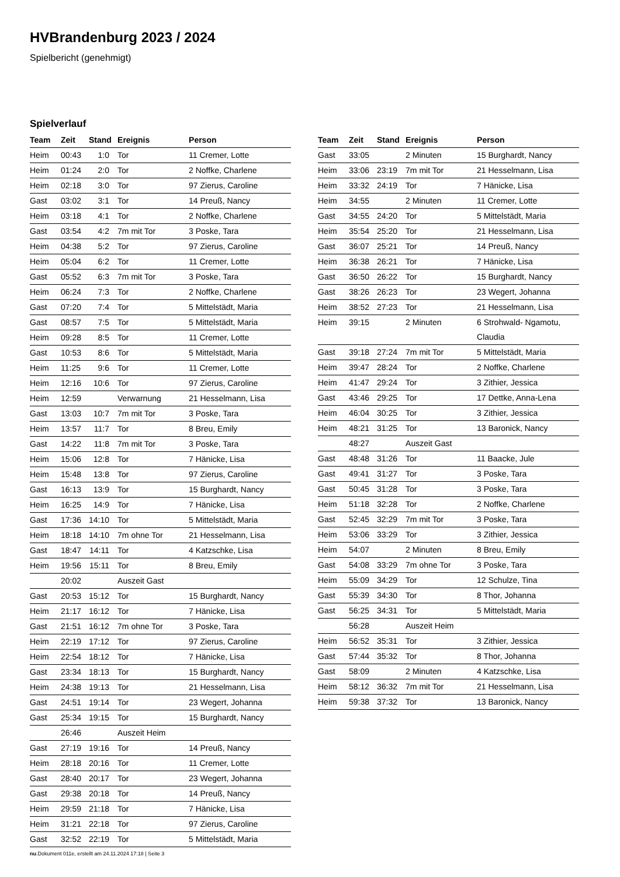HVBrandenburg 2023 / 2024
Spielbericht (genehmigt)
Spielverlauf
| Team | Zeit | Stand | Ereignis | Person |
| --- | --- | --- | --- | --- |
| Heim | 00:43 | 1:0 | Tor | 11 Cremer, Lotte |
| Heim | 01:24 | 2:0 | Tor | 2 Noffke, Charlene |
| Heim | 02:18 | 3:0 | Tor | 97 Zierus, Caroline |
| Gast | 03:02 | 3:1 | Tor | 14 Preuß, Nancy |
| Heim | 03:18 | 4:1 | Tor | 2 Noffke, Charlene |
| Gast | 03:54 | 4:2 | 7m mit Tor | 3 Poske, Tara |
| Heim | 04:38 | 5:2 | Tor | 97 Zierus, Caroline |
| Heim | 05:04 | 6:2 | Tor | 11 Cremer, Lotte |
| Gast | 05:52 | 6:3 | 7m mit Tor | 3 Poske, Tara |
| Heim | 06:24 | 7:3 | Tor | 2 Noffke, Charlene |
| Gast | 07:20 | 7:4 | Tor | 5 Mittelstädt, Maria |
| Gast | 08:57 | 7:5 | Tor | 5 Mittelstädt, Maria |
| Heim | 09:28 | 8:5 | Tor | 11 Cremer, Lotte |
| Gast | 10:53 | 8:6 | Tor | 5 Mittelstädt, Maria |
| Heim | 11:25 | 9:6 | Tor | 11 Cremer, Lotte |
| Heim | 12:16 | 10:6 | Tor | 97 Zierus, Caroline |
| Heim | 12:59 | | Verwarnung | 21 Hesselmann, Lisa |
| Gast | 13:03 | 10:7 | 7m mit Tor | 3 Poske, Tara |
| Heim | 13:57 | 11:7 | Tor | 8 Breu, Emily |
| Gast | 14:22 | 11:8 | 7m mit Tor | 3 Poske, Tara |
| Heim | 15:06 | 12:8 | Tor | 7 Hänicke, Lisa |
| Heim | 15:48 | 13:8 | Tor | 97 Zierus, Caroline |
| Gast | 16:13 | 13:9 | Tor | 15 Burghardt, Nancy |
| Heim | 16:25 | 14:9 | Tor | 7 Hänicke, Lisa |
| Gast | 17:36 | 14:10 | Tor | 5 Mittelstädt, Maria |
| Heim | 18:18 | 14:10 | 7m ohne Tor | 21 Hesselmann, Lisa |
| Gast | 18:47 | 14:11 | Tor | 4 Katzschke, Lisa |
| Heim | 19:56 | 15:11 | Tor | 8 Breu, Emily |
| | 20:02 | | Auszeit Gast | |
| Gast | 20:53 | 15:12 | Tor | 15 Burghardt, Nancy |
| Heim | 21:17 | 16:12 | Tor | 7 Hänicke, Lisa |
| Gast | 21:51 | 16:12 | 7m ohne Tor | 3 Poske, Tara |
| Heim | 22:19 | 17:12 | Tor | 97 Zierus, Caroline |
| Heim | 22:54 | 18:12 | Tor | 7 Hänicke, Lisa |
| Gast | 23:34 | 18:13 | Tor | 15 Burghardt, Nancy |
| Heim | 24:38 | 19:13 | Tor | 21 Hesselmann, Lisa |
| Gast | 24:51 | 19:14 | Tor | 23 Wegert, Johanna |
| Gast | 25:34 | 19:15 | Tor | 15 Burghardt, Nancy |
| | 26:46 | | Auszeit Heim | |
| Gast | 27:19 | 19:16 | Tor | 14 Preuß, Nancy |
| Heim | 28:18 | 20:16 | Tor | 11 Cremer, Lotte |
| Gast | 28:40 | 20:17 | Tor | 23 Wegert, Johanna |
| Gast | 29:38 | 20:18 | Tor | 14 Preuß, Nancy |
| Heim | 29:59 | 21:18 | Tor | 7 Hänicke, Lisa |
| Heim | 31:21 | 22:18 | Tor | 97 Zierus, Caroline |
| Gast | 32:52 | 22:19 | Tor | 5 Mittelstädt, Maria |
| Team | Zeit | Stand | Ereignis | Person |
| --- | --- | --- | --- | --- |
| Gast | 33:05 | | 2 Minuten | 15 Burghardt, Nancy |
| Heim | 33:06 | 23:19 | 7m mit Tor | 21 Hesselmann, Lisa |
| Heim | 33:32 | 24:19 | Tor | 7 Hänicke, Lisa |
| Heim | 34:55 | | 2 Minuten | 11 Cremer, Lotte |
| Gast | 34:55 | 24:20 | Tor | 5 Mittelstädt, Maria |
| Heim | 35:54 | 25:20 | Tor | 21 Hesselmann, Lisa |
| Gast | 36:07 | 25:21 | Tor | 14 Preuß, Nancy |
| Heim | 36:38 | 26:21 | Tor | 7 Hänicke, Lisa |
| Gast | 36:50 | 26:22 | Tor | 15 Burghardt, Nancy |
| Gast | 38:26 | 26:23 | Tor | 23 Wegert, Johanna |
| Heim | 38:52 | 27:23 | Tor | 21 Hesselmann, Lisa |
| Heim | 39:15 | | 2 Minuten | 6 Strohwald- Ngamotu, Claudia |
| Gast | 39:18 | 27:24 | 7m mit Tor | 5 Mittelstädt, Maria |
| Heim | 39:47 | 28:24 | Tor | 2 Noffke, Charlene |
| Heim | 41:47 | 29:24 | Tor | 3 Zithier, Jessica |
| Gast | 43:46 | 29:25 | Tor | 17 Dettke, Anna-Lena |
| Heim | 46:04 | 30:25 | Tor | 3 Zithier, Jessica |
| Heim | 48:21 | 31:25 | Tor | 13 Baronick, Nancy |
| | 48:27 | | Auszeit Gast | |
| Gast | 48:48 | 31:26 | Tor | 11 Baacke, Jule |
| Gast | 49:41 | 31:27 | Tor | 3 Poske, Tara |
| Gast | 50:45 | 31:28 | Tor | 3 Poske, Tara |
| Heim | 51:18 | 32:28 | Tor | 2 Noffke, Charlene |
| Gast | 52:45 | 32:29 | 7m mit Tor | 3 Poske, Tara |
| Heim | 53:06 | 33:29 | Tor | 3 Zithier, Jessica |
| Heim | 54:07 | | 2 Minuten | 8 Breu, Emily |
| Gast | 54:08 | 33:29 | 7m ohne Tor | 3 Poske, Tara |
| Heim | 55:09 | 34:29 | Tor | 12 Schulze, Tina |
| Gast | 55:39 | 34:30 | Tor | 8 Thor, Johanna |
| Gast | 56:25 | 34:31 | Tor | 5 Mittelstädt, Maria |
| | 56:28 | | Auszeit Heim | |
| Heim | 56:52 | 35:31 | Tor | 3 Zithier, Jessica |
| Gast | 57:44 | 35:32 | Tor | 8 Thor, Johanna |
| Gast | 58:09 | | 2 Minuten | 4 Katzschke, Lisa |
| Heim | 58:12 | 36:32 | 7m mit Tor | 21 Hesselmann, Lisa |
| Heim | 59:38 | 37:32 | Tor | 13 Baronick, Nancy |
nu.Dokument 011e, erstellt am 24.11.2024 17:18 | Seite 3